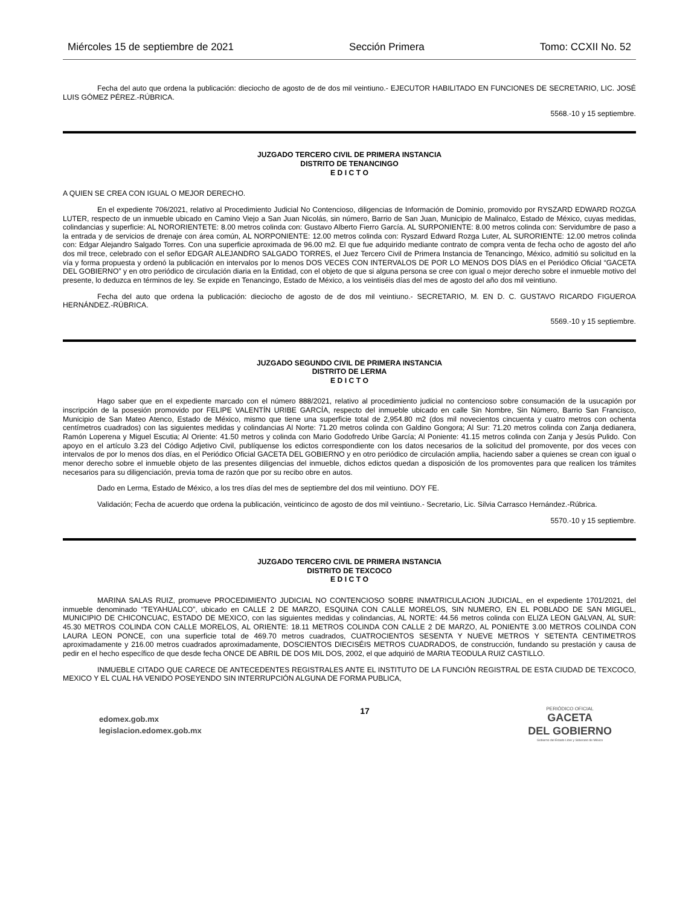Miércoles 15 de septiembre de 2021 Sección Primera Tomo: CCXII No. 52
Fecha del auto que ordena la publicación: dieciocho de agosto de de dos mil veintiuno.- EJECUTOR HABILITADO EN FUNCIONES DE SECRETARIO, LIC. JOSÉ LUIS GÓMEZ PÉREZ.-RÚBRICA.
5568.-10 y 15 septiembre.
JUZGADO TERCERO CIVIL DE PRIMERA INSTANCIA
DISTRITO DE TENANCINGO
E D I C T O
A QUIEN SE CREA CON IGUAL O MEJOR DERECHO.
En el expediente 706/2021, relativo al Procedimiento Judicial No Contencioso, diligencias de Información de Dominio, promovido por RYSZARD EDWARD ROZGA LUTER, respecto de un inmueble ubicado en Camino Viejo a San Juan Nicolás, sin número, Barrio de San Juan, Municipio de Malinalco, Estado de México, cuyas medidas, colindancias y superficie: AL NORORIENTETE: 8.00 metros colinda con: Gustavo Alberto Fierro García. AL SURPONIENTE: 8.00 metros colinda con: Servidumbre de paso a la entrada y de servicios de drenaje con área común, AL NORPONIENTE: 12.00 metros colinda con: Ryszard Edward Rozga Luter, AL SURORIENTE: 12.00 metros colinda con: Edgar Alejandro Salgado Torres. Con una superficie aproximada de 96.00 m2. El que fue adquirido mediante contrato de compra venta de fecha ocho de agosto del año dos mil trece, celebrado con el señor EDGAR ALEJANDRO SALGADO TORRES, el Juez Tercero Civil de Primera Instancia de Tenancingo, México, admitió su solicitud en la vía y forma propuesta y ordenó la publicación en intervalos por lo menos DOS VECES CON INTERVALOS DE POR LO MENOS DOS DÍAS en el Periódico Oficial “GACETA DEL GOBIERNO” y en otro periódico de circulación diaria en la Entidad, con el objeto de que si alguna persona se cree con igual o mejor derecho sobre el inmueble motivo del presente, lo deduzca en términos de ley. Se expide en Tenancingo, Estado de México, a los veintiséis días del mes de agosto del año dos mil veintiuno.
Fecha del auto que ordena la publicación: dieciocho de agosto de de dos mil veintiuno.- SECRETARIO, M. EN D. C. GUSTAVO RICARDO FIGUEROA HERNÁNDEZ.-RÚBRICA.
5569.-10 y 15 septiembre.
JUZGADO SEGUNDO CIVIL DE PRIMERA INSTANCIA
DISTRITO DE LERMA
E D I C T O
Hago saber que en el expediente marcado con el número 888/2021, relativo al procedimiento judicial no contencioso sobre consumación de la usucapión por inscripción de la posesión promovido por FELIPE VALENTÍN URIBE GARCÍA, respecto del inmueble ubicado en calle Sin Nombre, Sin Número, Barrio San Francisco, Municipio de San Mateo Atenco, Estado de México, mismo que tiene una superficie total de 2,954.80 m2 (dos mil novecientos cincuenta y cuatro metros con ochenta centímetros cuadrados) con las siguientes medidas y colindancias Al Norte: 71.20 metros colinda con Galdino Gongora; Al Sur: 71.20 metros colinda con Zanja dedianera, Ramón Loperena y Miguel Escutia; Al Oriente: 41.50 metros y colinda con Mario Godofredo Uribe García; Al Poniente: 41.15 metros colinda con Zanja y Jesús Pulido. Con apoyo en el artículo 3.23 del Código Adjetivo Civil, publíquense los edictos correspondiente con los datos necesarios de la solicitud del promovente, por dos veces con intervalos de por lo menos dos días, en el Periódico Oficial GACETA DEL GOBIERNO y en otro periódico de circulación amplia, haciendo saber a quienes se crean con igual o menor derecho sobre el inmueble objeto de las presentes diligencias del inmueble, dichos edictos quedan a disposición de los promoventes para que realicen los trámites necesarios para su diligenciación, previa toma de razón que por su recibo obre en autos.
Dado en Lerma, Estado de México, a los tres días del mes de septiembre del dos mil veintiuno. DOY FE.
Validación; Fecha de acuerdo que ordena la publicación, veinticinco de agosto de dos mil veintiuno.- Secretario, Lic. Silvia Carrasco Hernández.-Rúbrica.
5570.-10 y 15 septiembre.
JUZGADO TERCERO CIVIL DE PRIMERA INSTANCIA
DISTRITO DE TEXCOCO
E D I C T O
MARINA SALAS RUIZ, promueve PROCEDIMIENTO JUDICIAL NO CONTENCIOSO SOBRE INMATRICULACION JUDICIAL, en el expediente 1701/2021, del inmueble denominado “TEYAHUALCO”, ubicado en CALLE 2 DE MARZO, ESQUINA CON CALLE MORELOS, SIN NUMERO, EN EL POBLADO DE SAN MIGUEL, MUNICIPIO DE CHICONCUAC, ESTADO DE MEXICO, con las siguientes medidas y colindancias, AL NORTE: 44.56 metros colinda con ELIZA LEON GALVAN, AL SUR: 45.30 METROS COLINDA CON CALLE MORELOS, AL ORIENTE: 18.11 METROS COLINDA CON CALLE 2 DE MARZO, AL PONIENTE 3.00 METROS COLINDA CON LAURA LEON PONCE, con una superficie total de 469.70 metros cuadrados, CUATROCIENTOS SESENTA Y NUEVE METROS Y SETENTA CENTIMETROS aproximadamente y 216.00 metros cuadrados aproximadamente, DOSCIENTOS DIECISÉIS METROS CUADRADOS, de construcción, fundando su prestación y causa de pedir en el hecho específico de que desde fecha ONCE DE ABRIL DE DOS MIL DOS, 2002, el que adquirió de MARIA TEODULA RUIZ CASTILLO.
INMUEBLE CITADO QUE CARECE DE ANTECEDENTES REGISTRALES ANTE EL INSTITUTO DE LA FUNCIÓN REGISTRAL DE ESTA CIUDAD DE TEXCOCO, MEXICO Y EL CUAL HA VENIDO POSEYENDO SIN INTERRUPCIÓN ALGUNA DE FORMA PUBLICA,
edomex.gob.mx
legislacion.edomex.gob.mx
17
PERIÓDICO OFICIAL
GACETA
DEL GOBIERNO
Gobierno del Estado Libre y Soberano de México